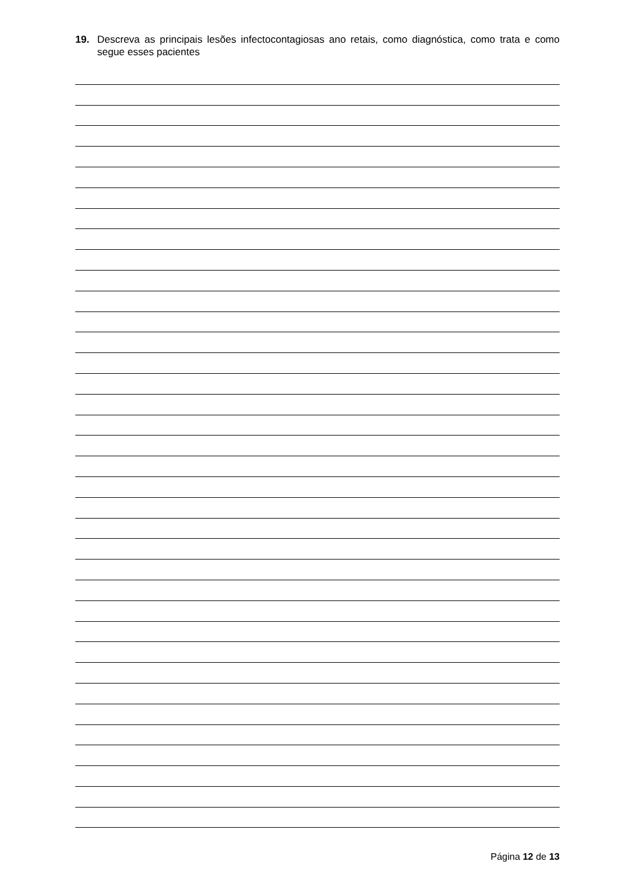19. Descreva as principais lesões infectocontagiosas ano retais, como diagnóstica, como trata e como segue esses pacientes
Página 12 de 13